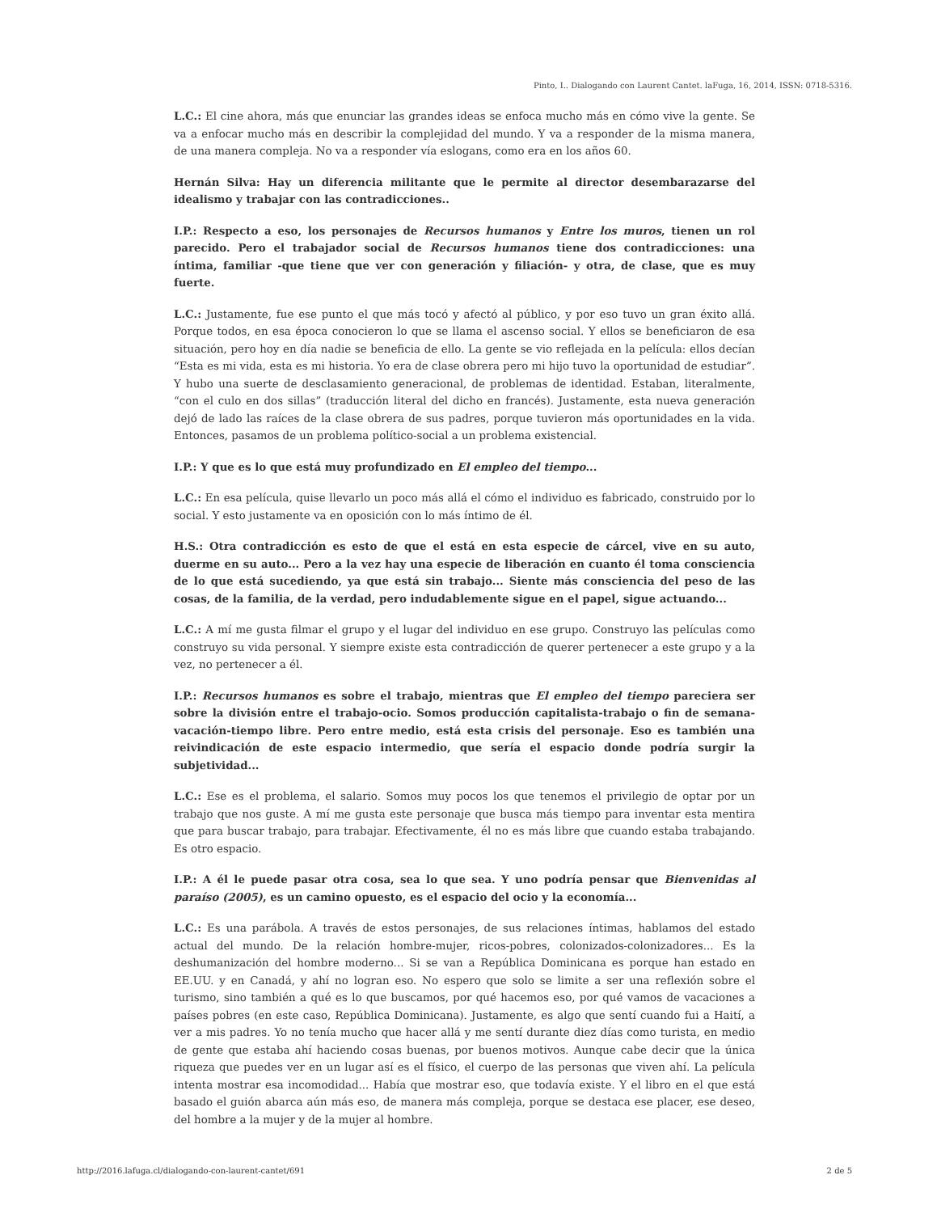Pinto, I.. Dialogando con Laurent Cantet. laFuga, 16, 2014, ISSN: 0718-5316.
L.C.: El cine ahora, más que enunciar las grandes ideas se enfoca mucho más en cómo vive la gente. Se va a enfocar mucho más en describir la complejidad del mundo. Y va a responder de la misma manera, de una manera compleja. No va a responder vía eslogans, como era en los años 60.
Hernán Silva: Hay un diferencia militante que le permite al director desembarazarse del idealismo y trabajar con las contradicciones..
I.P.: Respecto a eso, los personajes de Recursos humanos y Entre los muros, tienen un rol parecido. Pero el trabajador social de Recursos humanos tiene dos contradicciones: una íntima, familiar -que tiene que ver con generación y filiación- y otra, de clase, que es muy fuerte.
L.C.: Justamente, fue ese punto el que más tocó y afectó al público, y por eso tuvo un gran éxito allá. Porque todos, en esa época conocieron lo que se llama el ascenso social. Y ellos se beneficiaron de esa situación, pero hoy en día nadie se beneficia de ello. La gente se vio reflejada en la película: ellos decían “Esta es mi vida, esta es mi historia. Yo era de clase obrera pero mi hijo tuvo la oportunidad de estudiar”. Y hubo una suerte de desclasamiento generacional, de problemas de identidad. Estaban, literalmente, “con el culo en dos sillas” (traducción literal del dicho en francés). Justamente, esta nueva generación dejó de lado las raíces de la clase obrera de sus padres, porque tuvieron más oportunidades en la vida. Entonces, pasamos de un problema político-social a un problema existencial.
I.P.: Y que es lo que está muy profundizado en El empleo del tiempo...
L.C.: En esa película, quise llevarlo un poco más allá el cómo el individuo es fabricado, construido por lo social. Y esto justamente va en oposición con lo más íntimo de él.
H.S.: Otra contradicción es esto de que el está en esta especie de cárcel, vive en su auto, duerme en su auto... Pero a la vez hay una especie de liberación en cuanto él toma consciencia de lo que está sucediendo, ya que está sin trabajo... Siente más consciencia del peso de las cosas, de la familia, de la verdad, pero indudablemente sigue en el papel, sigue actuando...
L.C.: A mí me gusta filmar el grupo y el lugar del individuo en ese grupo. Construyo las películas como construyo su vida personal. Y siempre existe esta contradicción de querer pertenecer a este grupo y a la vez, no pertenecer a él.
I.P.: Recursos humanos es sobre el trabajo, mientras que El empleo del tiempo pareciera ser sobre la división entre el trabajo-ocio. Somos producción capitalista-trabajo o fin de semana-vacación-tiempo libre. Pero entre medio, está esta crisis del personaje. Eso es también una reivindicación de este espacio intermedio, que sería el espacio donde podría surgir la subjetividad...
L.C.: Ese es el problema, el salario. Somos muy pocos los que tenemos el privilegio de optar por un trabajo que nos guste. A mí me gusta este personaje que busca más tiempo para inventar esta mentira que para buscar trabajo, para trabajar. Efectivamente, él no es más libre que cuando estaba trabajando. Es otro espacio.
I.P.: A él le puede pasar otra cosa, sea lo que sea. Y uno podría pensar que Bienvenidas al paraíso (2005), es un camino opuesto, es el espacio del ocio y la economía...
L.C.: Es una parábola. A través de estos personajes, de sus relaciones íntimas, hablamos del estado actual del mundo. De la relación hombre-mujer, ricos-pobres, colonizados-colonizadores... Es la deshumanización del hombre moderno... Si se van a República Dominicana es porque han estado en EE.UU. y en Canadá, y ahí no logran eso. No espero que solo se limite a ser una reflexión sobre el turismo, sino también a qué es lo que buscamos, por qué hacemos eso, por qué vamos de vacaciones a países pobres (en este caso, República Dominicana). Justamente, es algo que sentí cuando fui a Haití, a ver a mis padres. Yo no tenía mucho que hacer allá y me sentí durante diez días como turista, en medio de gente que estaba ahí haciendo cosas buenas, por buenos motivos. Aunque cabe decir que la única riqueza que puedes ver en un lugar así es el físico, el cuerpo de las personas que viven ahí. La película intenta mostrar esa incomodidad... Había que mostrar eso, que todavía existe. Y el libro en el que está basado el guión abarca aún más eso, de manera más compleja, porque se destaca ese placer, ese deseo, del hombre a la mujer y de la mujer al hombre.
http://2016.lafuga.cl/dialogando-con-laurent-cantet/691 2 de 5